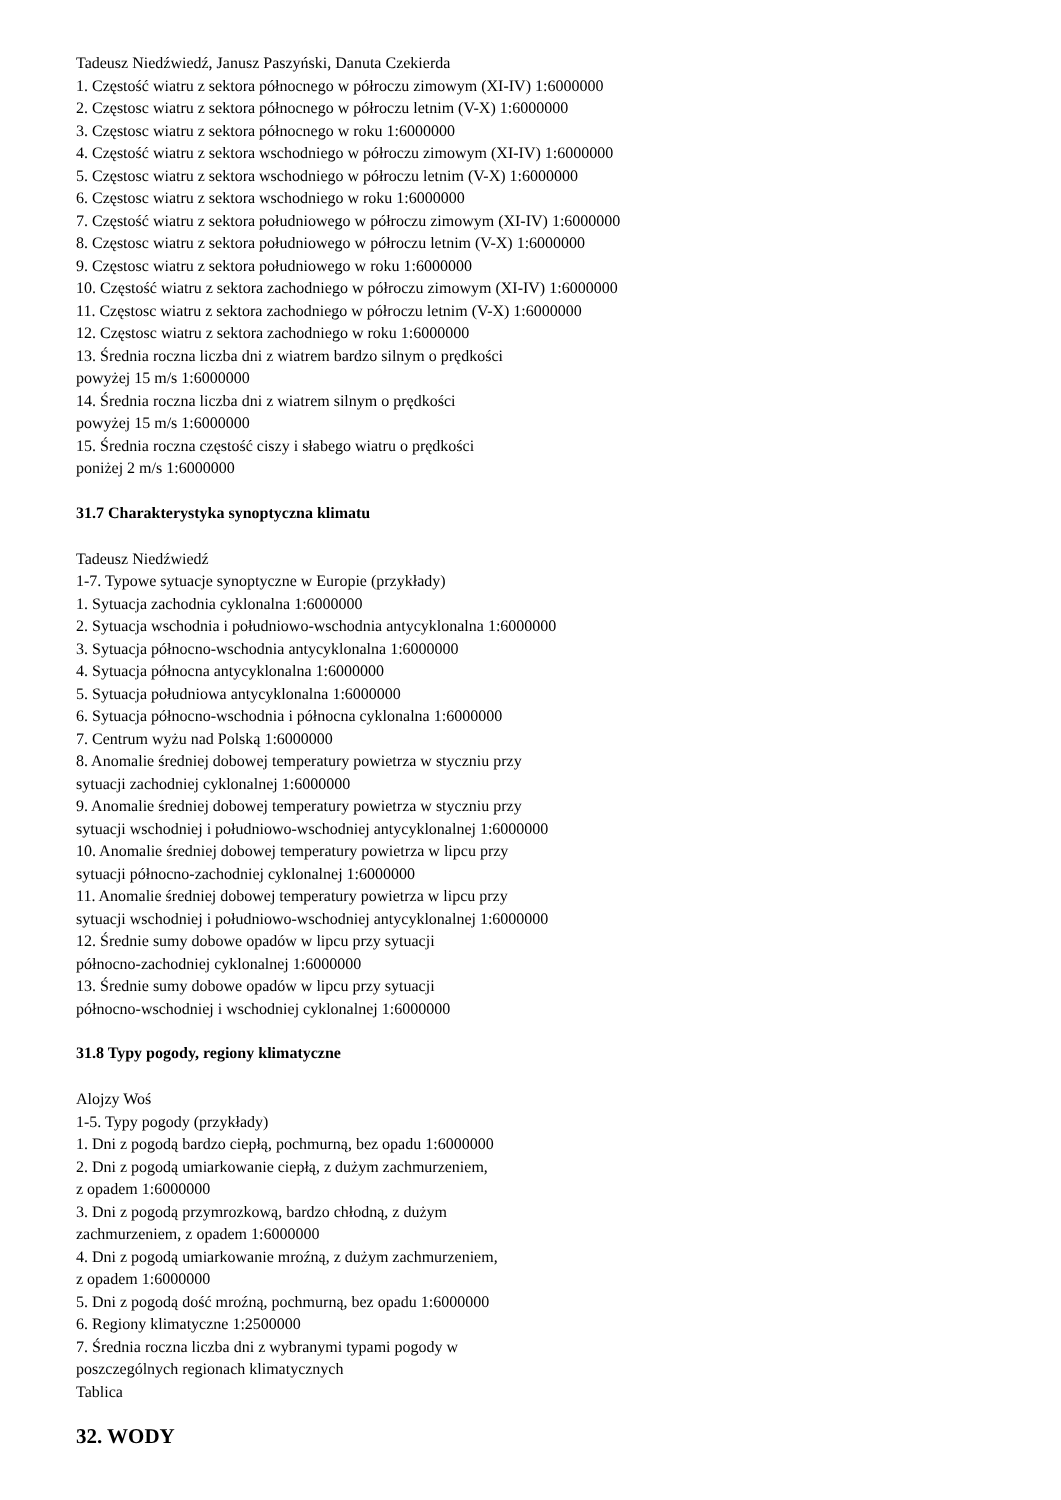Tadeusz Niedźwiedź, Janusz Paszyński, Danuta Czekierda
1. Częstość wiatru z sektora północnego w półroczu zimowym (XI-IV) 1:6000000
2. Częstosc wiatru z sektora północnego w półroczu letnim (V-X) 1:6000000
3. Częstosc wiatru z sektora północnego w roku 1:6000000
4. Częstość wiatru z sektora wschodniego w półroczu zimowym (XI-IV) 1:6000000
5. Częstosc wiatru z sektora wschodniego w półroczu letnim (V-X) 1:6000000
6. Częstosc wiatru z sektora wschodniego w roku 1:6000000
7. Częstość wiatru z sektora południowego w półroczu zimowym (XI-IV) 1:6000000
8. Częstosc wiatru z sektora południowego w półroczu letnim (V-X) 1:6000000
9. Częstosc wiatru z sektora południowego w roku 1:6000000
10. Częstość wiatru z sektora zachodniego w półroczu zimowym (XI-IV) 1:6000000
11. Częstosc wiatru z sektora zachodniego w półroczu letnim (V-X) 1:6000000
12. Częstosc wiatru z sektora zachodniego w roku 1:6000000
13. Średnia roczna liczba dni z wiatrem bardzo silnym o prędkości
powyżej 15 m/s 1:6000000
14. Średnia roczna liczba dni z wiatrem silnym o prędkości
powyżej 15 m/s 1:6000000
15. Średnia roczna częstość ciszy i słabego wiatru o prędkości
poniżej 2 m/s 1:6000000
31.7 Charakterystyka synoptyczna klimatu
Tadeusz Niedźwiedź
1-7. Typowe sytuacje synoptyczne w Europie (przykłady)
1. Sytuacja zachodnia cyklonalna 1:6000000
2. Sytuacja wschodnia i południowo-wschodnia antycyklonalna 1:6000000
3. Sytuacja północno-wschodnia antycyklonalna 1:6000000
4. Sytuacja północna antycyklonalna 1:6000000
5. Sytuacja południowa antycyklonalna 1:6000000
6. Sytuacja północno-wschodnia i północna cyklonalna 1:6000000
7. Centrum wyżu nad Polską 1:6000000
8. Anomalie średniej dobowej temperatury powietrza w styczniu przy
sytuacji zachodniej cyklonalnej 1:6000000
9. Anomalie średniej dobowej temperatury powietrza w styczniu przy
sytuacji wschodniej i południowo-wschodniej antycyklonalnej 1:6000000
10. Anomalie średniej dobowej temperatury powietrza w lipcu przy
sytuacji północno-zachodniej cyklonalnej 1:6000000
11. Anomalie średniej dobowej temperatury powietrza w lipcu przy
sytuacji wschodniej i południowo-wschodniej antycyklonalnej 1:6000000
12. Średnie sumy dobowe opadów w lipcu przy sytuacji
północno-zachodniej cyklonalnej 1:6000000
13. Średnie sumy dobowe opadów w lipcu przy sytuacji
północno-wschodniej i wschodniej cyklonalnej 1:6000000
31.8 Typy pogody, regiony klimatyczne
Alojzy Woś
1-5. Typy pogody (przykłady)
1. Dni z pogodą bardzo ciepłą, pochmurną, bez opadu 1:6000000
2. Dni z pogodą umiarkowanie ciepłą, z dużym zachmurzeniem,
z opadem 1:6000000
3. Dni z pogodą przymrozkową, bardzo chłodną, z dużym
zachmurzeniem, z opadem 1:6000000
4. Dni z pogodą umiarkowanie mroźną, z dużym zachmurzeniem,
z opadem 1:6000000
5. Dni z pogodą dość mroźną, pochmurną, bez opadu 1:6000000
6. Regiony klimatyczne 1:2500000
7. Średnia roczna liczba dni z wybranymi typami pogody w
poszczególnych regionach klimatycznych
Tablica
32. WODY